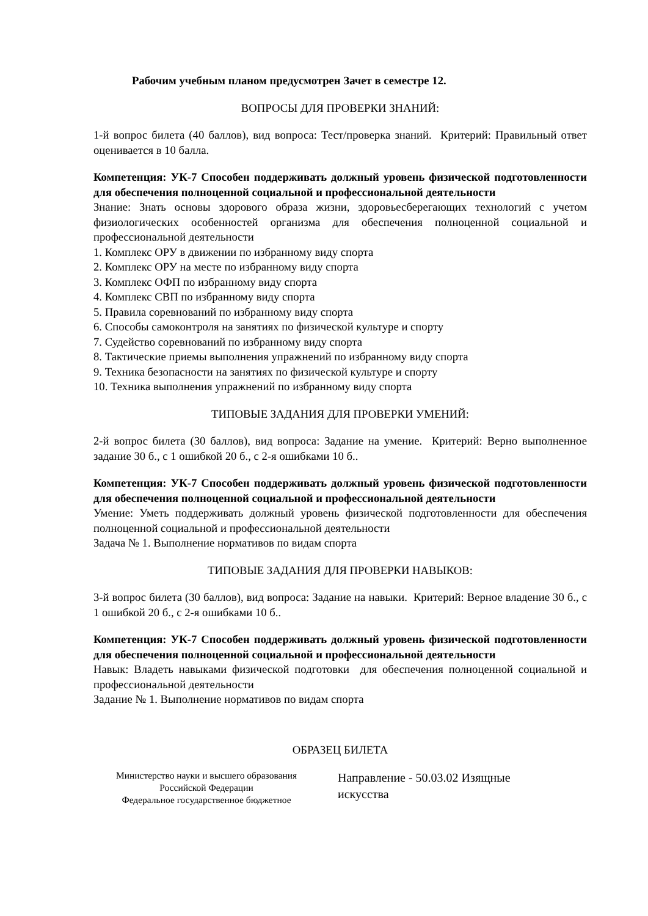Рабочим учебным планом предусмотрен Зачет в семестре 12.
ВОПРОСЫ ДЛЯ ПРОВЕРКИ ЗНАНИЙ:
1-й вопрос билета (40 баллов), вид вопроса: Тест/проверка знаний. Критерий: Правильный ответ оценивается в 10 балла.
Компетенция: УК-7 Способен поддерживать должный уровень физической подготовленности для обеспечения полноценной социальной и профессиональной деятельности
Знание: Знать основы здорового образа жизни, здоровьесберегающих технологий с учетом физиологических особенностей организма для обеспечения полноценной социальной и профессиональной деятельности
1. Комплекс ОРУ в движении по избранному виду спорта
2. Комплекс ОРУ на месте по избранному виду спорта
3. Комплекс ОФП по избранному виду спорта
4. Комплекс СВП по избранному виду спорта
5. Правила соревнований по избранному виду спорта
6. Способы самоконтроля на занятиях по физической культуре и спорту
7. Судейство соревнований по избранному виду спорта
8. Тактические приемы выполнения упражнений по избранному виду спорта
9. Техника безопасности на занятиях по физической культуре и спорту
10. Техника выполнения упражнений по избранному виду спорта
ТИПОВЫЕ ЗАДАНИЯ ДЛЯ ПРОВЕРКИ УМЕНИЙ:
2-й вопрос билета (30 баллов), вид вопроса: Задание на умение. Критерий: Верно выполненное задание 30 б., с 1 ошибкой 20 б., с 2-я ошибками 10 б..
Компетенция: УК-7 Способен поддерживать должный уровень физической подготовленности для обеспечения полноценной социальной и профессиональной деятельности
Умение: Уметь поддерживать должный уровень физической подготовленности для обеспечения полноценной социальной и профессиональной деятельности
Задача № 1. Выполнение нормативов по видам спорта
ТИПОВЫЕ ЗАДАНИЯ ДЛЯ ПРОВЕРКИ НАВЫКОВ:
3-й вопрос билета (30 баллов), вид вопроса: Задание на навыки. Критерий: Верное владение 30 б., с 1 ошибкой 20 б., с 2-я ошибками 10 б..
Компетенция: УК-7 Способен поддерживать должный уровень физической подготовленности для обеспечения полноценной социальной и профессиональной деятельности
Навык: Владеть навыками физической подготовки для обеспечения полноценной социальной и профессиональной деятельности
Задание № 1. Выполнение нормативов по видам спорта
ОБРАЗЕЦ БИЛЕТА
Министерство науки и высшего образования
Российской Федерации
Федеральное государственное бюджетное
Направление - 50.03.02 Изящные
искусства